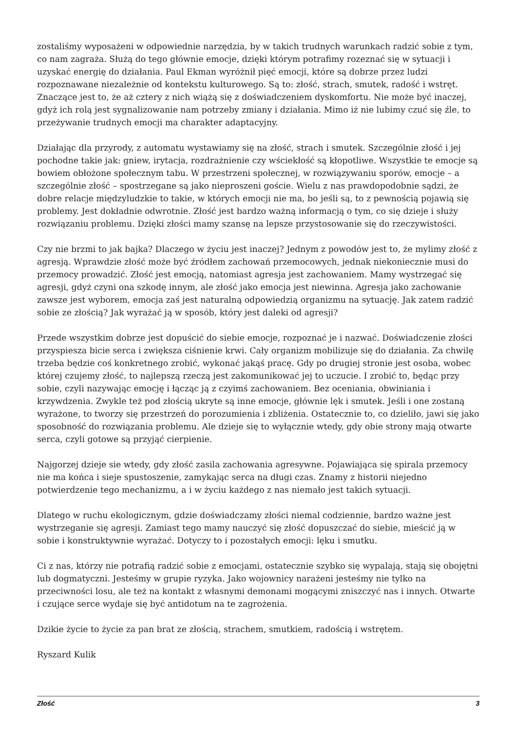zostaliśmy wyposażeni w odpowiednie narzędzia, by w takich trudnych warunkach radzić sobie z tym, co nam zagraża. Służą do tego głównie emocje, dzięki którym potrafimy rozeznać się w sytuacji i uzyskać energię do działania. Paul Ekman wyróżnił pięć emocji, które są dobrze przez ludzi rozpoznawane niezależnie od kontekstu kulturowego. Są to: złość, strach, smutek, radość i wstręt. Znaczące jest to, że aż cztery z nich wiążą się z doświadczeniem dyskomfortu. Nie może być inaczej, gdyż ich rolą jest sygnalizowanie nam potrzeby zmiany i działania. Mimo iż nie lubimy czuć się źle, to przeżywanie trudnych emocji ma charakter adaptacyjny.
Działając dla przyrody, z automatu wystawiamy się na złość, strach i smutek. Szczególnie złość i jej pochodne takie jak: gniew, irytacja, rozdrażnienie czy wściekłość są kłopotliwe. Wszystkie te emocje są bowiem obłożone społecznym tabu. W przestrzeni społecznej, w rozwiązywaniu sporów, emocje – a szczególnie złość – spostrzegane są jako nieproszeni goście. Wielu z nas prawdopodobnie sądzi, że dobre relacje międzyludzkie to takie, w których emocji nie ma, bo jeśli są, to z pewnością pojawią się problemy. Jest dokładnie odwrotnie. Złość jest bardzo ważną informacją o tym, co się dzieje i służy rozwiązaniu problemu. Dzięki złości mamy szansę na lepsze przystosowanie się do rzeczywistości.
Czy nie brzmi to jak bajka? Dlaczego w życiu jest inaczej? Jednym z powodów jest to, że mylimy złość z agresją. Wprawdzie złość może być źródłem zachowań przemocowych, jednak niekoniecznie musi do przemocy prowadzić. Złość jest emocją, natomiast agresja jest zachowaniem. Mamy wystrzegać się agresji, gdyż czyni ona szkodę innym, ale złość jako emocja jest niewinna. Agresja jako zachowanie zawsze jest wyborem, emocja zaś jest naturalną odpowiedzią organizmu na sytuację. Jak zatem radzić sobie ze złością? Jak wyrażać ją w sposób, który jest daleki od agresji?
Przede wszystkim dobrze jest dopuścić do siebie emocje, rozpoznać je i nazwać. Doświadczenie złości przyspiesza bicie serca i zwiększa ciśnienie krwi. Cały organizm mobilizuje się do działania. Za chwilę trzeba będzie coś konkretnego zrobić, wykonać jakąś pracę. Gdy po drugiej stronie jest osoba, wobec której czujemy złość, to najlepszą rzeczą jest zakomunikować jej to uczucie. I zrobić to, będąc przy sobie, czyli nazywając emocję i łącząc ją z czyimś zachowaniem. Bez oceniania, obwiniania i krzywdzenia. Zwykle też pod złością ukryte są inne emocje, głównie lęk i smutek. Jeśli i one zostaną wyrażone, to tworzy się przestrzeń do porozumienia i zbliżenia. Ostatecznie to, co dzieliło, jawi się jako sposobność do rozwiązania problemu. Ale dzieje się to wyłącznie wtedy, gdy obie strony mają otwarte serca, czyli gotowe są przyjąć cierpienie.
Najgorzej dzieje sie wtedy, gdy złość zasila zachowania agresywne. Pojawiająca się spirala przemocy nie ma końca i sieje spustoszenie, zamykając serca na długi czas. Znamy z historii niejedno potwierdzenie tego mechanizmu, a i w życiu każdego z nas niemało jest takich sytuacji.
Dlatego w ruchu ekologicznym, gdzie doświadczamy złości niemal codziennie, bardzo ważne jest wystrzeganie się agresji. Zamiast tego mamy nauczyć się złość dopuszczać do siebie, mieścić ją w sobie i konstruktywnie wyrażać. Dotyczy to i pozostałych emocji: lęku i smutku.
Ci z nas, którzy nie potrafią radzić sobie z emocjami, ostatecznie szybko się wypalają, stają się obojętni lub dogmatyczni. Jesteśmy w grupie ryzyka. Jako wojownicy narażeni jesteśmy nie tylko na przeciwności losu, ale też na kontakt z własnymi demonami mogącymi zniszczyć nas i innych. Otwarte i czujące serce wydaje się być antidotum na te zagrożenia.
Dzikie życie to życie za pan brat ze złością, strachem, smutkiem, radością i wstrętem.
Ryszard Kulik
Złość 3